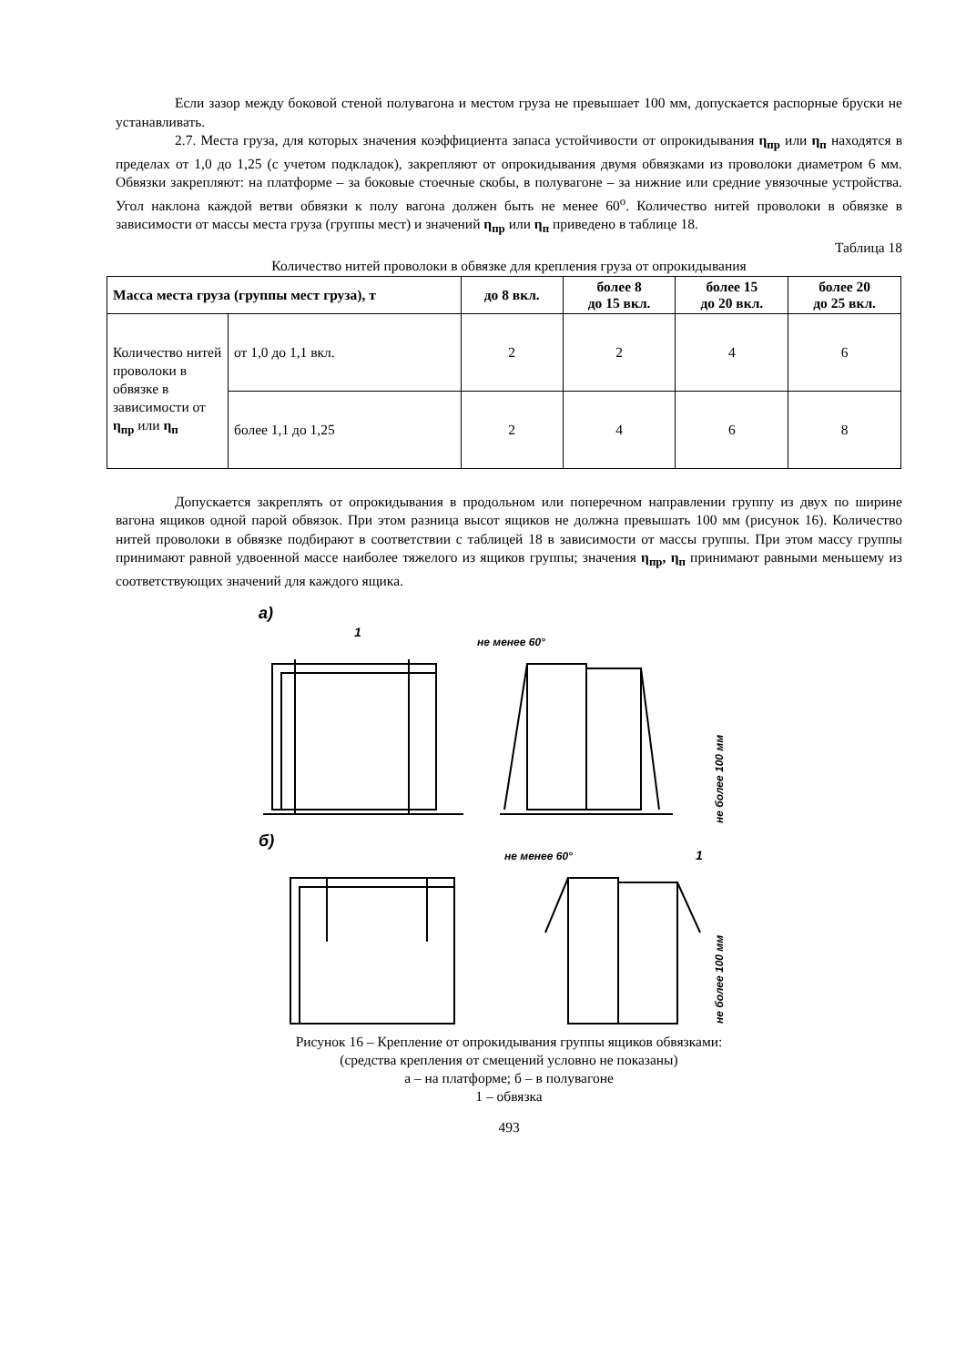Если зазор между боковой стеной полувагона и местом груза не превышает 100 мм, допускается распорные бруски не устанавливать.
2.7. Места груза, для которых значения коэффициента запаса устойчивости от опрокидывания η<sub>пр</sub> или η<sub>п</sub> находятся в пределах от 1,0 до 1,25 (с учетом подкладок), закрепляют от опрокидывания двумя обвязками из проволоки диаметром 6 мм. Обвязки закрепляют: на платформе – за боковые стоечные скобы, в полувагоне – за нижние или средние увязочные устройства. Угол наклона каждой ветви обвязки к полу вагона должен быть не менее 60<sup>о</sup>. Количество нитей проволоки в обвязке в зависимости от массы места груза (группы мест) и значений η<sub>пр</sub> или η<sub>п</sub> приведено в таблице 18.
Таблица 18
Количество нитей проволоки в обвязке для крепления груза от опрокидывания
| Масса места груза (группы мест груза), т | | до 8 вкл. | более 8 до 15 вкл. | более 15 до 20 вкл. | более 20 до 25 вкл. |
| --- | --- | --- | --- | --- | --- |
| Количество нитей проволоки в обвязке в зависимости от η<sub>пр</sub> или η<sub>п</sub> | от 1,0 до 1,1 вкл. | 2 | 2 | 4 | 6 |
| | более 1,1 до 1,25 | 2 | 4 | 6 | 8 |
Допускается закреплять от опрокидывания в продольном или поперечном направлении группу из двух по ширине вагона ящиков одной парой обвязок. При этом разница высот ящиков не должна превышать 100 мм (рисунок 16). Количество нитей проволоки в обвязке подбирают в соответствии с таблицей 18 в зависимости от массы группы. При этом массу группы принимают равной удвоенной массе наиболее тяжелого из ящиков группы; значения η<sub>пр</sub>, η<sub>п</sub> принимают равными меньшему из соответствующих значений для каждого ящика.
а)
1
не менее 60°
б)
не менее 60°
1
не более 100 мм
не более 100 мм
Рисунок 16 – Крепление от опрокидывания группы ящиков обвязками:
(средства крепления от смещений условно не показаны)
а – на платформе; б – в полувагоне
1 – обвязка
493